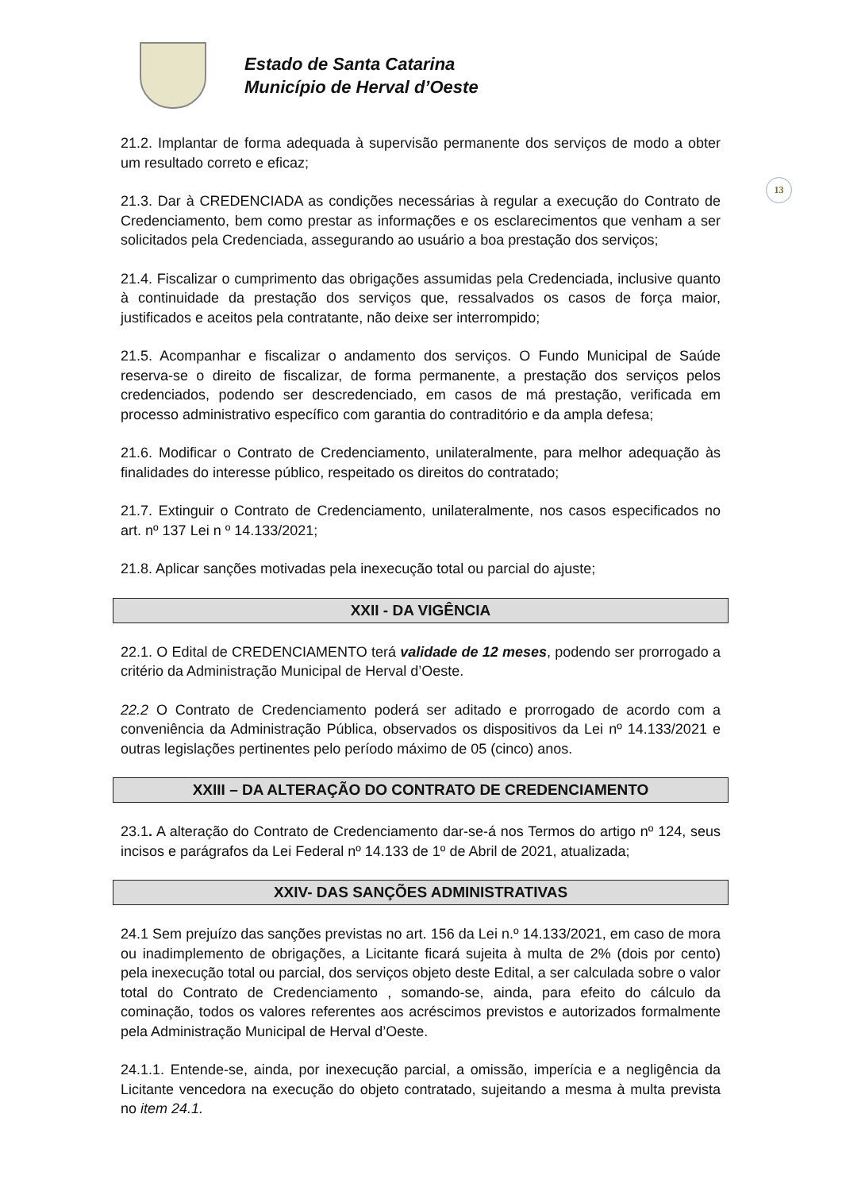Estado de Santa Catarina
Município de Herval d’Oeste
13
21.2. Implantar de forma adequada à supervisão permanente dos serviços de modo a obter um resultado correto e eficaz;
21.3. Dar à CREDENCIADA as condições necessárias à regular a execução do Contrato de Credenciamento, bem como prestar as informações e os esclarecimentos que venham a ser solicitados pela Credenciada, assegurando ao usuário a boa prestação dos serviços;
21.4. Fiscalizar o cumprimento das obrigações assumidas pela Credenciada, inclusive quanto à continuidade da prestação dos serviços que, ressalvados os casos de força maior, justificados e aceitos pela contratante, não deixe ser interrompido;
21.5. Acompanhar e fiscalizar o andamento dos serviços. O Fundo Municipal de Saúde reserva-se o direito de fiscalizar, de forma permanente, a prestação dos serviços pelos credenciados, podendo ser descredenciado, em casos de má prestação, verificada em processo administrativo específico com garantia do contraditório e da ampla defesa;
21.6. Modificar o Contrato de Credenciamento, unilateralmente, para melhor adequação às finalidades do interesse público, respeitado os direitos do contratado;
21.7. Extinguir o Contrato de Credenciamento, unilateralmente, nos casos especificados no art. nº 137 Lei n º 14.133/2021;
21.8. Aplicar sanções motivadas pela inexecução total ou parcial do ajuste;
XXII - DA VIGÊNCIA
22.1. O Edital de CREDENCIAMENTO terá validade de 12 meses, podendo ser prorrogado a critério da Administração Municipal de Herval d’Oeste.
22.2 O Contrato de Credenciamento poderá ser aditado e prorrogado de acordo com a conveniência da Administração Pública, observados os dispositivos da Lei nº 14.133/2021 e outras legislações pertinentes pelo período máximo de 05 (cinco) anos.
XXIII – DA ALTERAÇÃO DO CONTRATO DE CREDENCIAMENTO
23.1. A alteração do Contrato de Credenciamento dar-se-á nos Termos do artigo nº 124, seus incisos e parágrafos da Lei Federal nº 14.133 de 1º de Abril de 2021, atualizada;
XXIV- DAS SANÇÕES ADMINISTRATIVAS
24.1 Sem prejuízo das sanções previstas no art. 156 da Lei n.º 14.133/2021, em caso de mora ou inadimplemento de obrigações, a Licitante ficará sujeita à multa de 2% (dois por cento) pela inexecução total ou parcial, dos serviços objeto deste Edital, a ser calculada sobre o valor total do Contrato de Credenciamento , somando-se, ainda, para efeito do cálculo da cominação, todos os valores referentes aos acréscimos previstos e autorizados formalmente pela Administração Municipal de Herval d’Oeste.
24.1.1. Entende-se, ainda, por inexecução parcial, a omissão, imperícia e a negligência da Licitante vencedora na execução do objeto contratado, sujeitando a mesma à multa prevista no item 24.1.